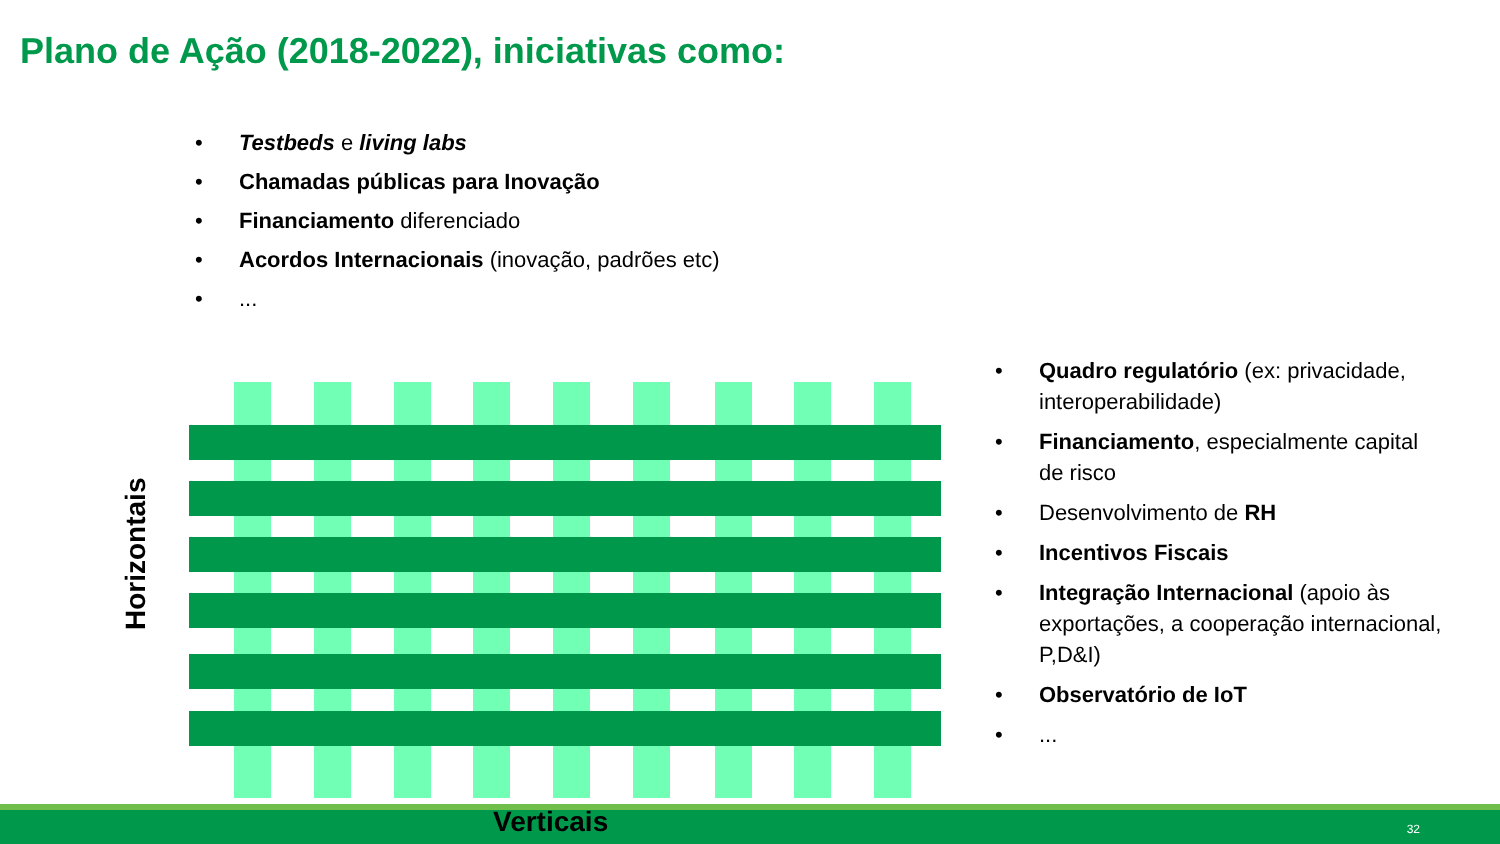Plano de Ação (2018-2022), iniciativas como:
• Testbeds e living labs
• Chamadas públicas para Inovação
• Financiamento diferenciado
• Acordos Internacionais (inovação, padrões etc)
•...
• Quadro regulatório (ex: privacidade, interoperabilidade)
• Financiamento, especialmente capital de risco
• Desenvolvimento de RH
• Incentivos Fiscais
• Integração Internacional (apoio às exportações, a cooperação internacional, P,D&I)
• Observatório de IoT
•...
Horizontais
Verticais 32